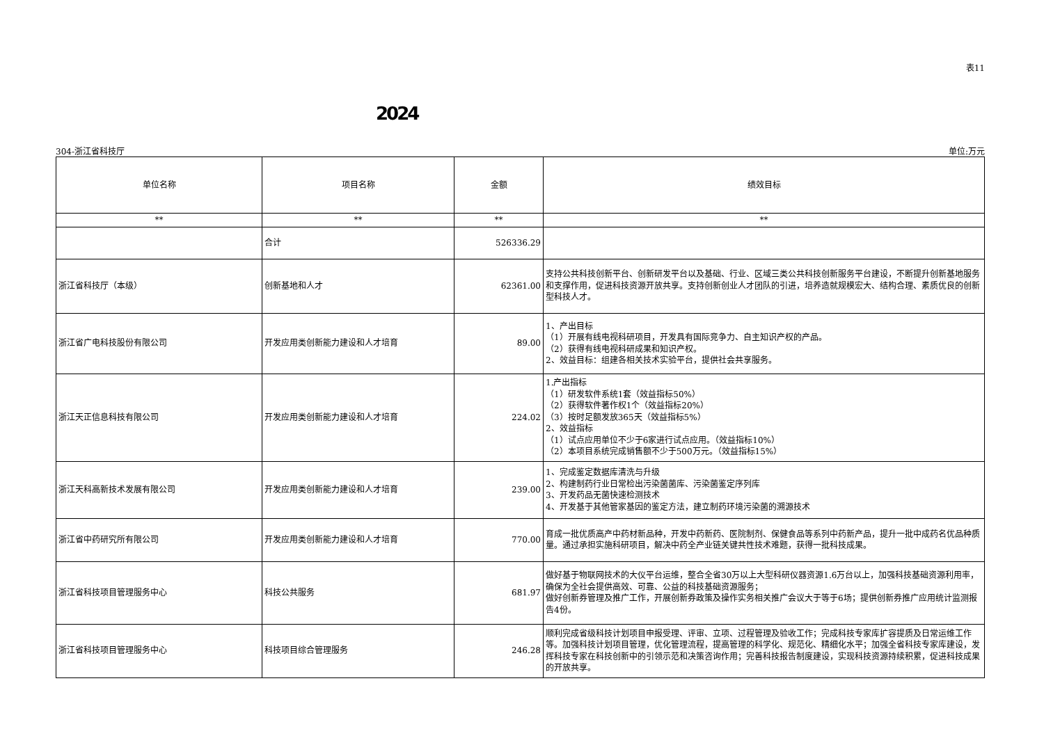表11
2024
304-浙江省科技厅 单位:万元
| 单位名称 | 项目名称 | 金额 | 绩效目标 |
| --- | --- | --- | --- |
| ** | ** | ** | ** |
| | 合计 | 526336.29 | |
| 浙江省科技厅（本级） | 创新基地和人才 | 62361.00 | 支持公共科技创新平台、创新研发平台以及基础、行业、区域三类公共科技创新服务平台建设，不断提升创新基地服务和支撑作用，促进科技资源开放共享。支持创新创业人才团队的引进，培养造就规模宏大、结构合理、素质优良的创新型科技人才。 |
| 浙江省广电科技股份有限公司 | 开发应用类创新能力建设和人才培育 | 89.00 | 1、产出目标 （1）开展有线电视科研项目，开发具有国际竞争力、自主知识产权的产品。 （2）获得有线电视科研成果和知识产权。 2、效益目标：组建各相关技术实验平台，提供社会共享服务。 |
| 浙江天正信息科技有限公司 | 开发应用类创新能力建设和人才培育 | 224.02 | 1.产出指标 （1）研发软件系统1套（效益指标50%） （2）获得软件著作权1个（效益指标20%） （3）按时足额发放365天（效益指标5%） 2、效益指标 （1）试点应用单位不少于6家进行试点应用。（效益指标10%） （2）本项目系统完成销售额不少于500万元。（效益指标15%） |
| 浙江天科高新技术发展有限公司 | 开发应用类创新能力建设和人才培育 | 239.00 | 1、完成鉴定数据库清洗与升级 2、构建制药行业日常检出污染菌菌库、污染菌鉴定序列库 3、开发药品无菌快速检测技术 4、开发基于其他管家基因的鉴定方法，建立制药环境污染菌的溯源技术 |
| 浙江省中药研究所有限公司 | 开发应用类创新能力建设和人才培育 | 770.00 | 育成一批优质高产中药材新品种，开发中药新药、医院制剂、保健食品等系列中药新产品，提升一批中成药名优品种质量。通过承担实施科研项目，解决中药全产业链关键共性技术难题，获得一批科技成果。 |
| 浙江省科技项目管理服务中心 | 科技公共服务 | 681.97 | 做好基于物联网技术的大仪平台运维，整合全省30万以上大型科研仪器资源1.6万台以上，加强科技基础资源利用率，确保为全社会提供高效、可靠、公益的科技基础资源服务； 做好创新券管理及推广工作，开展创新券政策及操作实务相关推广会议大于等于6场；提供创新券推广应用统计监测报告4份。 |
| 浙江省科技项目管理服务中心 | 科技项目综合管理服务 | 246.28 | 顺利完成省级科技计划项目申报受理、评审、立项、过程管理及验收工作；完成科技专家库扩容提质及日常运维工作等。加强科技计划项目管理，优化管理流程，提高管理的科学化、规范化、精细化水平；加强全省科技专家库建设，发挥科技专家在科技创新中的引领示范和决策咨询作用；完善科技报告制度建设，实现科技资源持续积累，促进科技成果的开放共享。 |